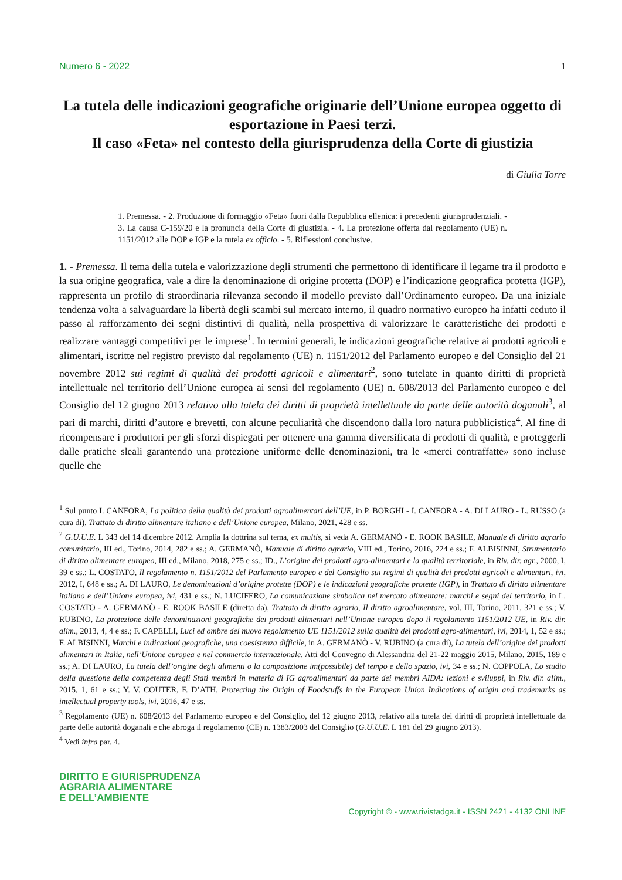Numero 6 - 2022 1
La tutela delle indicazioni geografiche originarie dell’Unione europea oggetto di esportazione in Paesi terzi.
Il caso «Feta» nel contesto della giurisprudenza della Corte di giustizia
di Giulia Torre
1. Premessa. - 2. Produzione di formaggio «Feta» fuori dalla Repubblica ellenica: i precedenti giurisprudenziali. - 3. La causa C-159/20 e la pronuncia della Corte di giustizia. - 4. La protezione offerta dal regolamento (UE) n. 1151/2012 alle DOP e IGP e la tutela ex officio. - 5. Riflessioni conclusive.
1. - Premessa. Il tema della tutela e valorizzazione degli strumenti che permettono di identificare il legame tra il prodotto e la sua origine geografica, vale a dire la denominazione di origine protetta (DOP) e l’indicazione geografica protetta (IGP), rappresenta un profilo di straordinaria rilevanza secondo il modello previsto dall’Ordinamento europeo. Da una iniziale tendenza volta a salvaguardare la libertà degli scambi sul mercato interno, il quadro normativo europeo ha infatti ceduto il passo al rafforzamento dei segni distintivi di qualità, nella prospettiva di valorizzare le caratteristiche dei prodotti e realizzare vantaggi competitivi per le imprese<sup>1</sup>. In termini generali, le indicazioni geografiche relative ai prodotti agricoli e alimentari, iscritte nel registro previsto dal regolamento (UE) n. 1151/2012 del Parlamento europeo e del Consiglio del 21 novembre 2012 sui regimi di qualità dei prodotti agricoli e alimentari<sup>2</sup>, sono tutelate in quanto diritti di proprietà intellettuale nel territorio dell’Unione europea ai sensi del regolamento (UE) n. 608/2013 del Parlamento europeo e del Consiglio del 12 giugno 2013 relativo alla tutela dei diritti di proprietà intellettuale da parte delle autorità doganali<sup>3</sup>, al pari di marchi, diritti d’autore e brevetti, con alcune peculiarità che discendono dalla loro natura pubblicistica<sup>4</sup>. Al fine di ricompensare i produttori per gli sforzi dispiegati per ottenere una gamma diversificata di prodotti di qualità, e proteggerli dalle pratiche sleali garantendo una protezione uniforme delle denominazioni, tra le «merci contraffatte» sono incluse quelle che
<sup>1</sup> Sul punto I. CANFORA, La politica della qualità dei prodotti agroalimentari dell’UE, in P. BORGHI - I. CANFORA - A. DI LAURO - L. RUSSO (a cura di), Trattato di diritto alimentare italiano e dell’Unione europea, Milano, 2021, 428 e ss.
<sup>2</sup> G.U.U.E. L 343 del 14 dicembre 2012. Amplia la dottrina sul tema, ex multis, si veda A. GERMANÒ - E. ROOK BASILE, Manuale di diritto agrario comunitario, III ed., Torino, 2014, 282 e ss.; A. GERMANÒ, Manuale di diritto agrario, VIII ed., Torino, 2016, 224 e ss.; F. ALBISINNI, Strumentario di diritto alimentare europeo, III ed., Milano, 2018, 275 e ss.; ID., L’origine dei prodotti agro-alimentari e la qualità territoriale, in Riv. dir. agr., 2000, I, 39 e ss.; L. COSTATO, Il regolamento n. 1151/2012 del Parlamento europeo e del Consiglio sui regimi di qualità dei prodotti agricoli e alimentari, ivi, 2012, I, 648 e ss.; A. DI LAURO, Le denominazioni d’origine protette (DOP) e le indicazioni geografiche protette (IGP), in Trattato di diritto alimentare italiano e dell’Unione europea, ivi, 431 e ss.; N. LUCIFERO, La comunicazione simbolica nel mercato alimentare: marchi e segni del territorio, in L. COSTATO - A. GERMANÒ - E. ROOK BASILE (diretta da), Trattato di diritto agrario, Il diritto agroalimentare, vol. III, Torino, 2011, 321 e ss.; V. RUBINO, La protezione delle denominazioni geografiche dei prodotti alimentari nell’Unione europea dopo il regolamento 1151/2012 UE, in Riv. dir. alim., 2013, 4, 4 e ss.; F. CAPELLI, Luci ed ombre del nuovo regolamento UE 1151/2012 sulla qualità dei prodotti agro-alimentari, ivi, 2014, 1, 52 e ss.; F. ALBISINNI, Marchi e indicazioni geografiche, una coesistenza difficile, in A. GERMANÒ - V. RUBINO (a cura di), La tutela dell’origine dei prodotti alimentari in Italia, nell’Unione europea e nel commercio internazionale, Atti del Convegno di Alessandria del 21-22 maggio 2015, Milano, 2015, 189 e ss.; A. DI LAURO, La tutela dell’origine degli alimenti o la composizione im(possibile) del tempo e dello spazio, ivi, 34 e ss.; N. COPPOLA, Lo studio della questione della competenza degli Stati membri in materia di IG agroalimentari da parte dei membri AIDA: lezioni e sviluppi, in Riv. dir. alim., 2015, 1, 61 e ss.; Y. V. COUTER, F. D’ATH, Protecting the Origin of Foodstuffs in the European Union Indications of origin and trademarks as intellectual property tools, ivi, 2016, 47 e ss.
<sup>3</sup> Regolamento (UE) n. 608/2013 del Parlamento europeo e del Consiglio, del 12 giugno 2013, relativo alla tutela dei diritti di proprietà intellettuale da parte delle autorità doganali e che abroga il regolamento (CE) n. 1383/2003 del Consiglio (G.U.U.E. L 181 del 29 giugno 2013).
<sup>4</sup> Vedi infra par. 4.
DIRITTO E GIURISPRUDENZA
AGRARIA ALIMENTARE
E DELL’AMBIENTE
Copyright © - www.rivistadga.it - ISSN 2421 - 4132 ONLINE